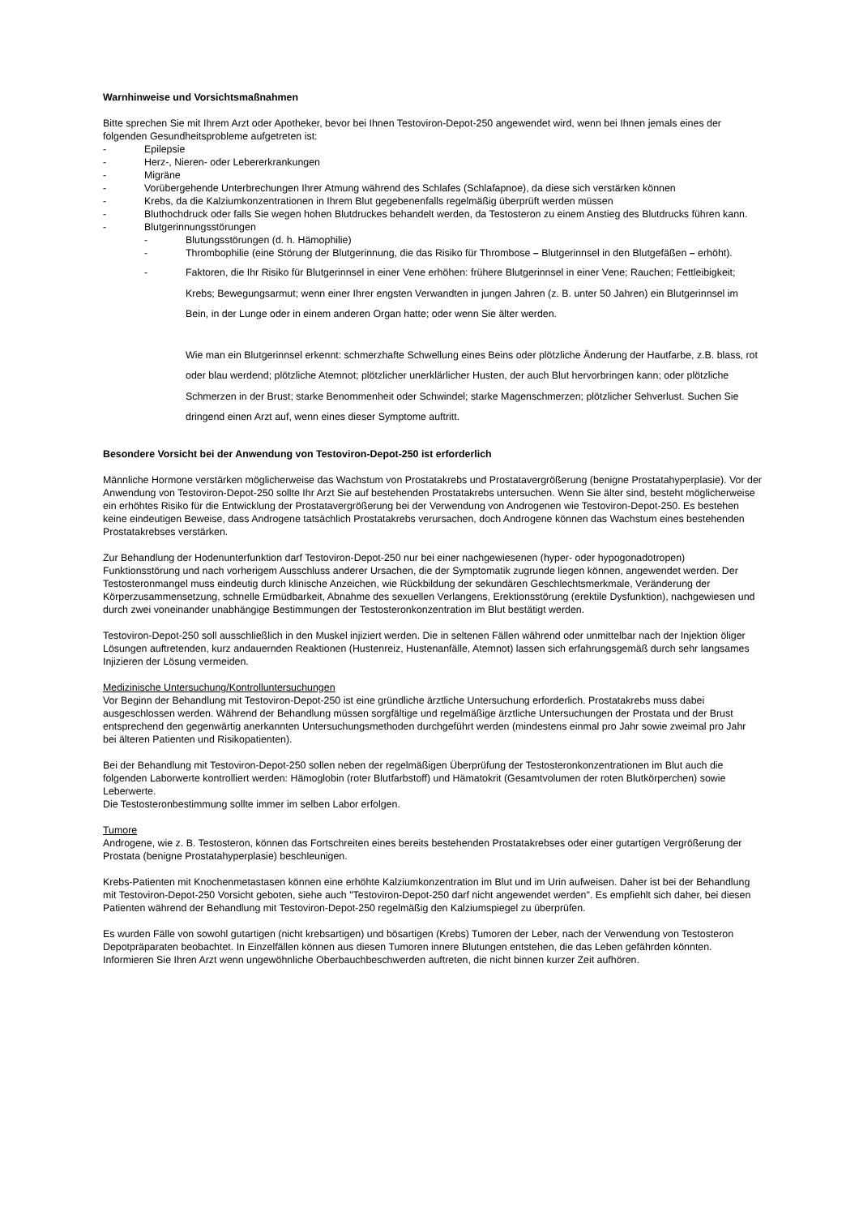Warnhinweise und Vorsichtsmaßnahmen
Bitte sprechen Sie mit Ihrem Arzt oder Apotheker, bevor bei Ihnen Testoviron-Depot-250 angewendet wird, wenn bei Ihnen jemals eines der folgenden Gesundheitsprobleme aufgetreten ist:
- Epilepsie
- Herz-, Nieren- oder Lebererkrankungen
- Migräne
- Vorübergehende Unterbrechungen Ihrer Atmung während des Schlafes (Schlafapnoe), da diese sich verstärken können
- Krebs, da die Kalziumkonzentrationen in Ihrem Blut gegebenenfalls regelmäßig überprüft werden müssen
- Bluthochdruck oder falls Sie wegen hohen Blutdruckes behandelt werden, da Testosteron zu einem Anstieg des Blutdrucks führen kann.
- Blutgerinnungsstörungen
- Blutungsstörungen (d. h. Hämophilie)
- Thrombophilie (eine Störung der Blutgerinnung, die das Risiko für Thrombose – Blutgerinnsel in den Blutgefäßen – erhöht).
- Faktoren, die Ihr Risiko für Blutgerinnsel in einer Vene erhöhen: frühere Blutgerinnsel in einer Vene; Rauchen; Fettleibigkeit; Krebs; Bewegungsarmut; wenn einer Ihrer engsten Verwandten in jungen Jahren (z. B. unter 50 Jahren) ein Blutgerinnsel im Bein, in der Lunge oder in einem anderen Organ hatte; oder wenn Sie älter werden.
Wie man ein Blutgerinnsel erkennt: schmerzhafte Schwellung eines Beins oder plötzliche Änderung der Hautfarbe, z.B. blass, rot oder blau werdend; plötzliche Atemnot; plötzlicher unerklärlicher Husten, der auch Blut hervorbringen kann; oder plötzliche Schmerzen in der Brust; starke Benommenheit oder Schwindel; starke Magenschmerzen; plötzlicher Sehverlust. Suchen Sie dringend einen Arzt auf, wenn eines dieser Symptome auftritt.
Besondere Vorsicht bei der Anwendung von Testoviron-Depot-250 ist erforderlich
Männliche Hormone verstärken möglicherweise das Wachstum von Prostatakrebs und Prostatavergrößerung (benigne Prostatahyperplasie). Vor der Anwendung von Testoviron-Depot-250 sollte Ihr Arzt Sie auf bestehenden Prostatakrebs untersuchen. Wenn Sie älter sind, besteht möglicherweise ein erhöhtes Risiko für die Entwicklung der Prostatavergrößerung bei der Verwendung von Androgenen wie Testoviron-Depot-250. Es bestehen keine eindeutigen Beweise, dass Androgene tatsächlich Prostatakrebs verursachen, doch Androgene können das Wachstum eines bestehenden Prostatakrebses verstärken.
Zur Behandlung der Hodenunterfunktion darf Testoviron-Depot-250 nur bei einer nachgewiesenen (hyper- oder hypogonadotropen) Funktionsstörung und nach vorherigem Ausschluss anderer Ursachen, die der Symptomatik zugrunde liegen können, angewendet werden. Der Testosteronmangel muss eindeutig durch klinische Anzeichen, wie Rückbildung der sekundären Geschlechtsmerkmale, Veränderung der Körperzusammensetzung, schnelle Ermüdbarkeit, Abnahme des sexuellen Verlangens, Erektionsstörung (erektile Dysfunktion), nachgewiesen und durch zwei voneinander unabhängige Bestimmungen der Testosteronkonzentration im Blut bestätigt werden.
Testoviron-Depot-250 soll ausschließlich in den Muskel injiziert werden. Die in seltenen Fällen während oder unmittelbar nach der Injektion öliger Lösungen auftretenden, kurz andauernden Reaktionen (Hustenreiz, Hustenanfälle, Atemnot) lassen sich erfahrungsgemäß durch sehr langsames Injizieren der Lösung vermeiden.
Medizinische Untersuchung/Kontrolluntersuchungen
Vor Beginn der Behandlung mit Testoviron-Depot-250 ist eine gründliche ärztliche Untersuchung erforderlich. Prostatakrebs muss dabei ausgeschlossen werden. Während der Behandlung müssen sorgfältige und regelmäßige ärztliche Untersuchungen der Prostata und der Brust entsprechend den gegenwärtig anerkannten Untersuchungsmethoden durchgeführt werden (mindestens einmal pro Jahr sowie zweimal pro Jahr bei älteren Patienten und Risikopatienten).
Bei der Behandlung mit Testoviron-Depot-250 sollen neben der regelmäßigen Überprüfung der Testosteronkonzentrationen im Blut auch die folgenden Laborwerte kontrolliert werden: Hämoglobin (roter Blutfarbstoff) und Hämatokrit (Gesamtvolumen der roten Blutkörperchen) sowie Leberwerte.
Die Testosteronbestimmung sollte immer im selben Labor erfolgen.
Tumore
Androgene, wie z. B. Testosteron, können das Fortschreiten eines bereits bestehenden Prostatakrebses oder einer gutartigen Vergrößerung der Prostata (benigne Prostatahyperplasie) beschleunigen.
Krebs-Patienten mit Knochenmetastasen können eine erhöhte Kalziumkonzentration im Blut und im Urin aufweisen. Daher ist bei der Behandlung mit Testoviron-Depot-250 Vorsicht geboten, siehe auch "Testoviron-Depot-250 darf nicht angewendet werden". Es empfiehlt sich daher, bei diesen Patienten während der Behandlung mit Testoviron-Depot-250 regelmäßig den Kalziumspiegel zu überprüfen.
Es wurden Fälle von sowohl gutartigen (nicht krebsartigen) und bösartigen (Krebs) Tumoren der Leber, nach der Verwendung von Testosteron Depotpräparaten beobachtet. In Einzelfällen können aus diesen Tumoren innere Blutungen entstehen, die das Leben gefährden könnten. Informieren Sie Ihren Arzt wenn ungewöhnliche Oberbauchbeschwerden auftreten, die nicht binnen kurzer Zeit aufhören.